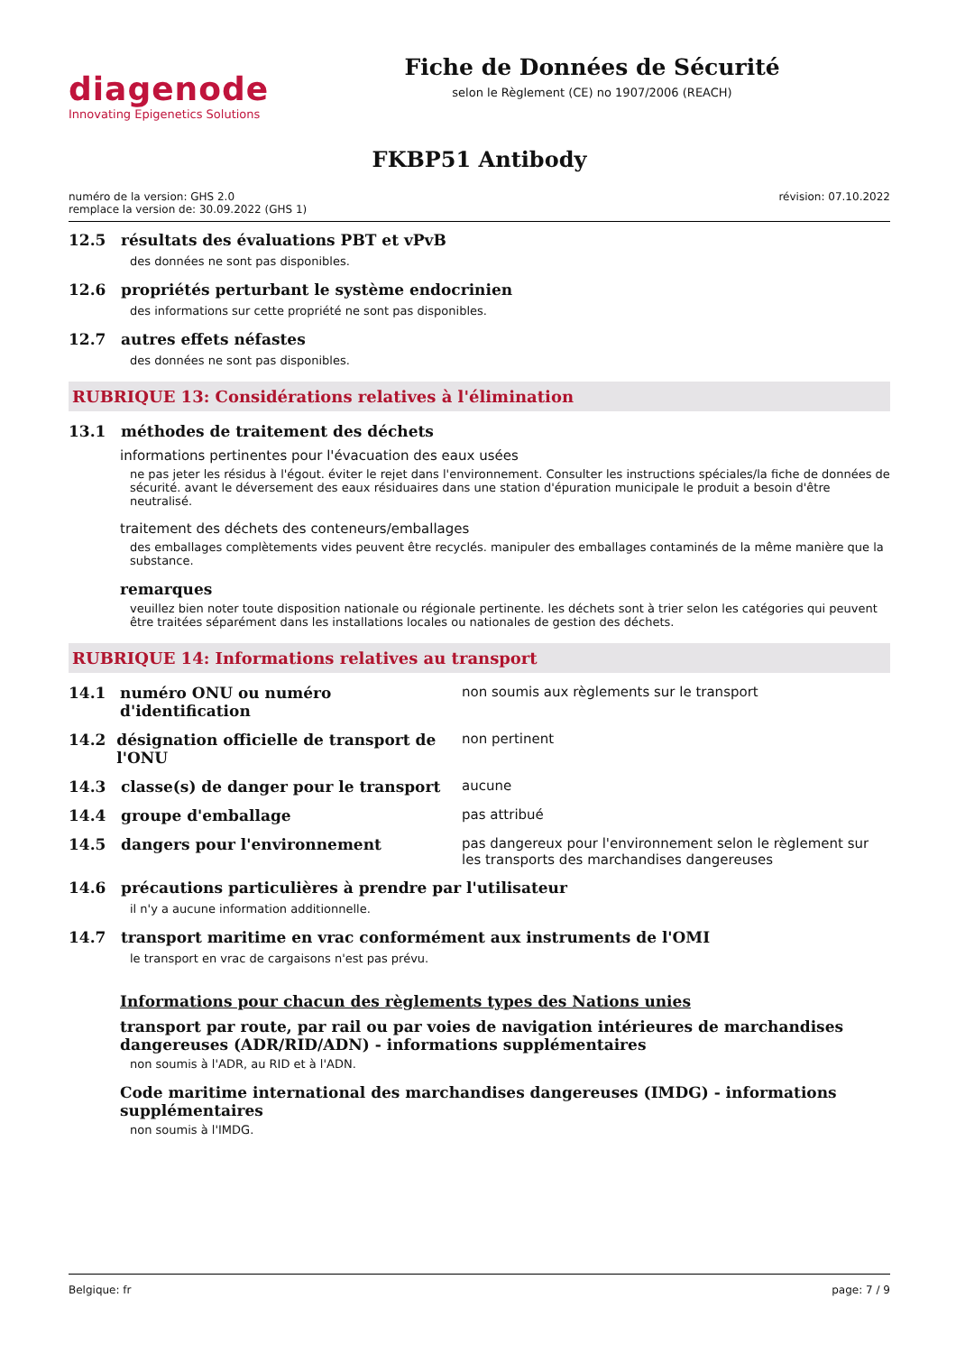diagenode
Innovating Epigenetics Solutions
Fiche de Données de Sécurité
selon le Règlement (CE) no 1907/2006 (REACH)
FKBP51 Antibody
numéro de la version: GHS 2.0
remplace la version de: 30.09.2022 (GHS 1)
révision: 07.10.2022
12.5 résultats des évaluations PBT et vPvB
des données ne sont pas disponibles.
12.6 propriétés perturbant le système endocrinien
des informations sur cette propriété ne sont pas disponibles.
12.7 autres effets néfastes
des données ne sont pas disponibles.
RUBRIQUE 13: Considérations relatives à l'élimination
13.1 méthodes de traitement des déchets
informations pertinentes pour l'évacuation des eaux usées
ne pas jeter les résidus à l'égout. éviter le rejet dans l'environnement. Consulter les instructions spéciales/la fiche de données de sécurité. avant le déversement des eaux résiduaires dans une station d'épuration municipale le produit a besoin d'être neutralisé.
traitement des déchets des conteneurs/emballages
des emballages complètements vides peuvent être recyclés. manipuler des emballages contaminés de la même manière que la substance.
remarques
veuillez bien noter toute disposition nationale ou régionale pertinente. les déchets sont à trier selon les catégories qui peuvent être traitées séparément dans les installations locales ou nationales de gestion des déchets.
RUBRIQUE 14: Informations relatives au transport
14.1 numéro ONU ou numéro d'identification non soumis aux règlements sur le transport
14.2 désignation officielle de transport de l'ONU
non pertinent
14.3 classe(s) de danger pour le transport aucune
14.4 groupe d'emballage pas attribué
14.5 dangers pour l'environnement pas dangereux pour l'environnement selon le règlement sur les transports des marchandises dangereuses
14.6 précautions particulières à prendre par l'utilisateur
il n'y a aucune information additionnelle.
14.7 transport maritime en vrac conformément aux instruments de l'OMI
le transport en vrac de cargaisons n'est pas prévu.
Informations pour chacun des règlements types des Nations unies
transport par route, par rail ou par voies de navigation intérieures de marchandises dangereuses (ADR/RID/ADN) - informations supplémentaires
non soumis à l'ADR, au RID et à l'ADN.
Code maritime international des marchandises dangereuses (IMDG) - informations supplémentaires
non soumis à l'IMDG.
Belgique: fr page: 7 / 9